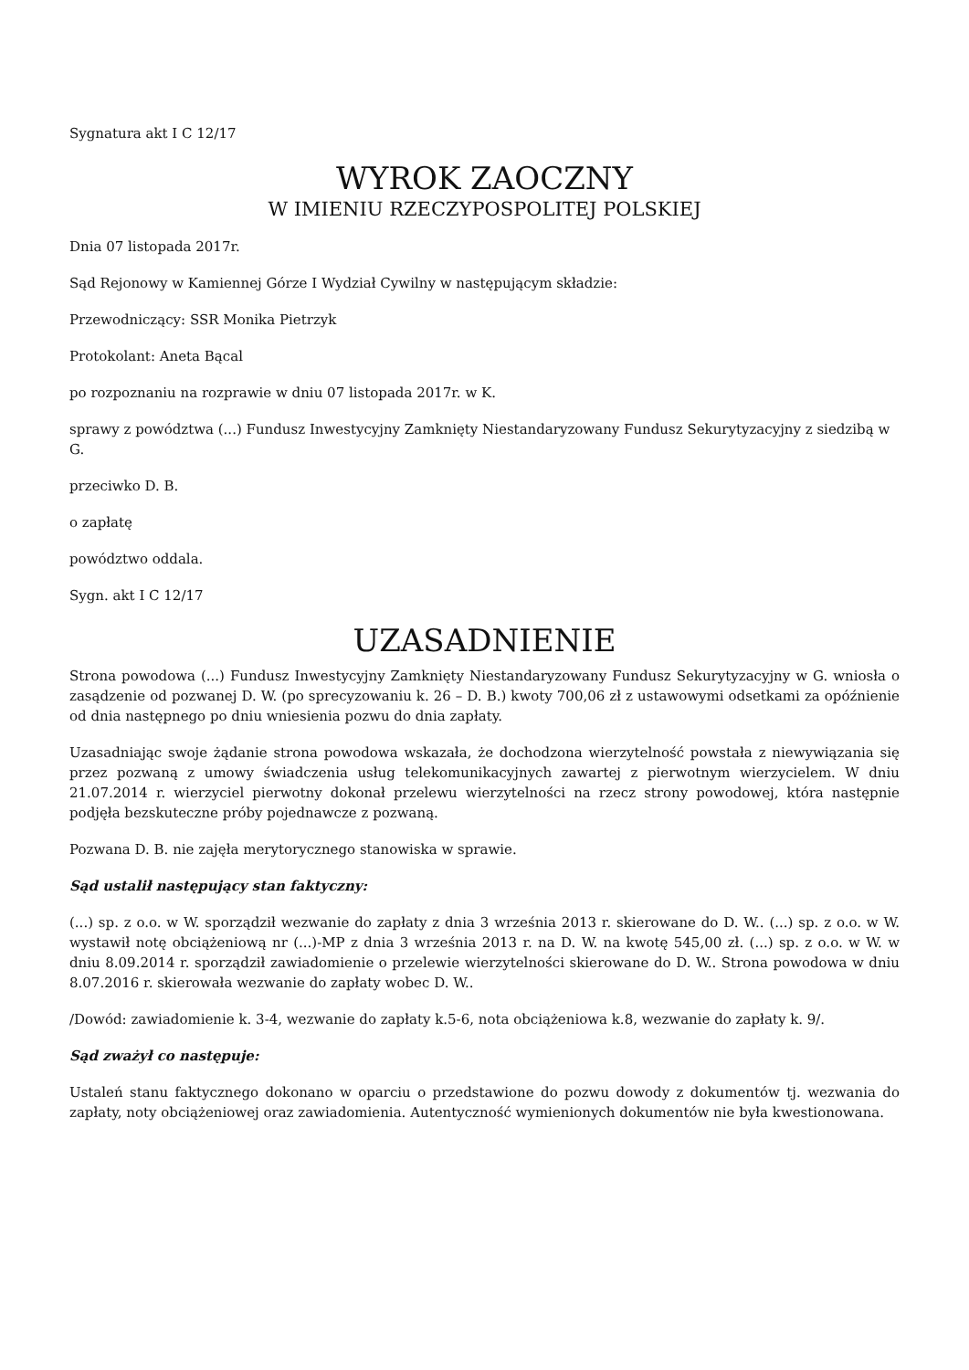Sygnatura akt I C 12/17
WYROK ZAOCZNY
W IMIENIU RZECZYPOSPOLITEJ POLSKIEJ
Dnia 07 listopada 2017r.
Sąd Rejonowy w Kamiennej Górze I Wydział Cywilny w następującym składzie:
Przewodniczący: SSR Monika Pietrzyk
Protokolant: Aneta Bącal
po rozpoznaniu na rozprawie w dniu 07 listopada 2017r. w K.
sprawy z powództwa (...) Fundusz Inwestycyjny Zamknięty Niestandaryzowany Fundusz Sekurytyzacyjny z siedzibą w G.
przeciwko D. B.
o zapłatę
powództwo oddala.
Sygn. akt I C 12/17
UZASADNIENIE
Strona powodowa (...) Fundusz Inwestycyjny Zamknięty Niestandaryzowany Fundusz Sekurytyzacyjny w G. wniosła o zasądzenie od pozwanej D. W. (po sprecyzowaniu k. 26 – D. B.) kwoty 700,06 zł z ustawowymi odsetkami za opóźnienie od dnia następnego po dniu wniesienia pozwu do dnia zapłaty.
Uzasadniając swoje żądanie strona powodowa wskazała, że dochodzona wierzytelność powstała z niewywiązania się przez pozwaną z umowy świadczenia usług telekomunikacyjnych zawartej z pierwotnym wierzycielem. W dniu 21.07.2014 r. wierzyciel pierwotny dokonał przelewu wierzytelności na rzecz strony powodowej, która następnie podjęła bezskuteczne próby pojednawcze z pozwaną.
Pozwana D. B. nie zajęła merytorycznego stanowiska w sprawie.
Sąd ustalił następujący stan faktyczny:
(...) sp. z o.o. w W. sporządził wezwanie do zapłaty z dnia 3 września 2013 r. skierowane do D. W.. (...) sp. z o.o. w W. wystawił notę obciążeniową nr (...)-MP z dnia 3 września 2013 r. na D. W. na kwotę 545,00 zł. (...) sp. z o.o. w W. w dniu 8.09.2014 r. sporządził zawiadomienie o przelewie wierzytelności skierowane do D. W.. Strona powodowa w dniu 8.07.2016 r. skierowała wezwanie do zapłaty wobec D. W..
/Dowód: zawiadomienie k. 3-4, wezwanie do zapłaty k.5-6, nota obciążeniowa k.8, wezwanie do zapłaty k. 9/.
Sąd zważył co następuje:
Ustaleń stanu faktycznego dokonano w oparciu o przedstawione do pozwu dowody z dokumentów tj. wezwania do zapłaty, noty obciążeniowej oraz zawiadomienia. Autentyczność wymienionych dokumentów nie była kwestionowana.